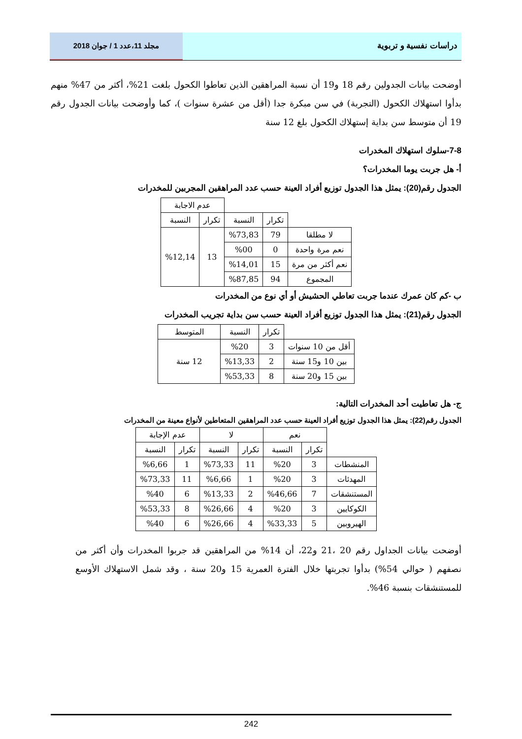دراسات نفسية و تربوية مجلد 11،عدد 1 / جوان 2018
أوضحت بيانات الجدولين رقم 18 و19 أن نسبة المراهقين الذين تعاطوا الكحول بلغت 21%، أكثر من 47% منهم بدأوا استهلاك الكحول (التجربة) في سن مبكرة جدا (أقل من عشرة سنوات )، كما وأوضحت بيانات الجدول رقم 19 أن متوسط سن بداية إستهلاك الكحول بلغ 12 سنة
7-8-سلوك استهلاك المخدرات
أ- هل جربت يوما المخدرات؟
الجدول رقم(20): يمثل هذا الجدول توزيع أفراد العينة حسب عدد المراهقين المجربين للمخدرات
| | | | عدم الاجابة | |
| | تكرار | النسبة | تكرار | النسبة |
| لا مطلقا | 79 | %73,83 | 13 | %12,14 |
| نعم مرة واحدة | 0 | %00 | | |
| نعم أكثر من مرة | 15 | %14,01 | | |
| المجموع | 94 | %87,85 | | |
ب -كم كان عمرك عندما جربت تعاطي الحشيش أو أي نوع من المخدرات
الجدول رقم(21): يمثل هذا الجدول توزيع أفراد العينة حسب سن بداية تجريب المخدرات
| | تكرار | النسبة | المتوسط |
| أقل من 10 سنوات | 3 | %20 | 12 سنة |
| بين 10 و15 سنة | 2 | %13,33 | |
| بين 15 و20 سنة | 8 | %53,33 | |
ج- هل تعاطيت أحد المخدرات التالية:
الجدول رقم(22): يمثل هذا الجدول توزيع أفراد العينة حسب عدد المراهقين المتعاطين لأنواع معينة من المخدرات
| | نعم | | لا | | عدم الإجابة | |
| | تكرار | النسبة | تكرار | النسبة | تكرار | النسبة |
| المنشطات | 3 | %20 | 11 | %73,33 | 1 | %6,66 |
| المهدئات | 3 | %20 | 1 | %6,66 | 11 | %73,33 |
| المستنشقات | 7 | %46,66 | 2 | %13,33 | 6 | %40 |
| الكوكايين | 3 | %20 | 4 | %26,66 | 8 | %53,33 |
| الهيروبين | 5 | %33,33 | 4 | %26,66 | 6 | %40 |
أوضحت بيانات الجداول رقم 20 ،21 و22، أن 14% من المراهقين قد جربوا المخدرات وأن أكثر من نصفهم ( حوالي 54%) بدأوا تجربتها خلال الفترة العمرية 15 و20 سنة ، وقد شمل الاستهلاك الأوسع للمستنشقات بنسبة 46%.
242